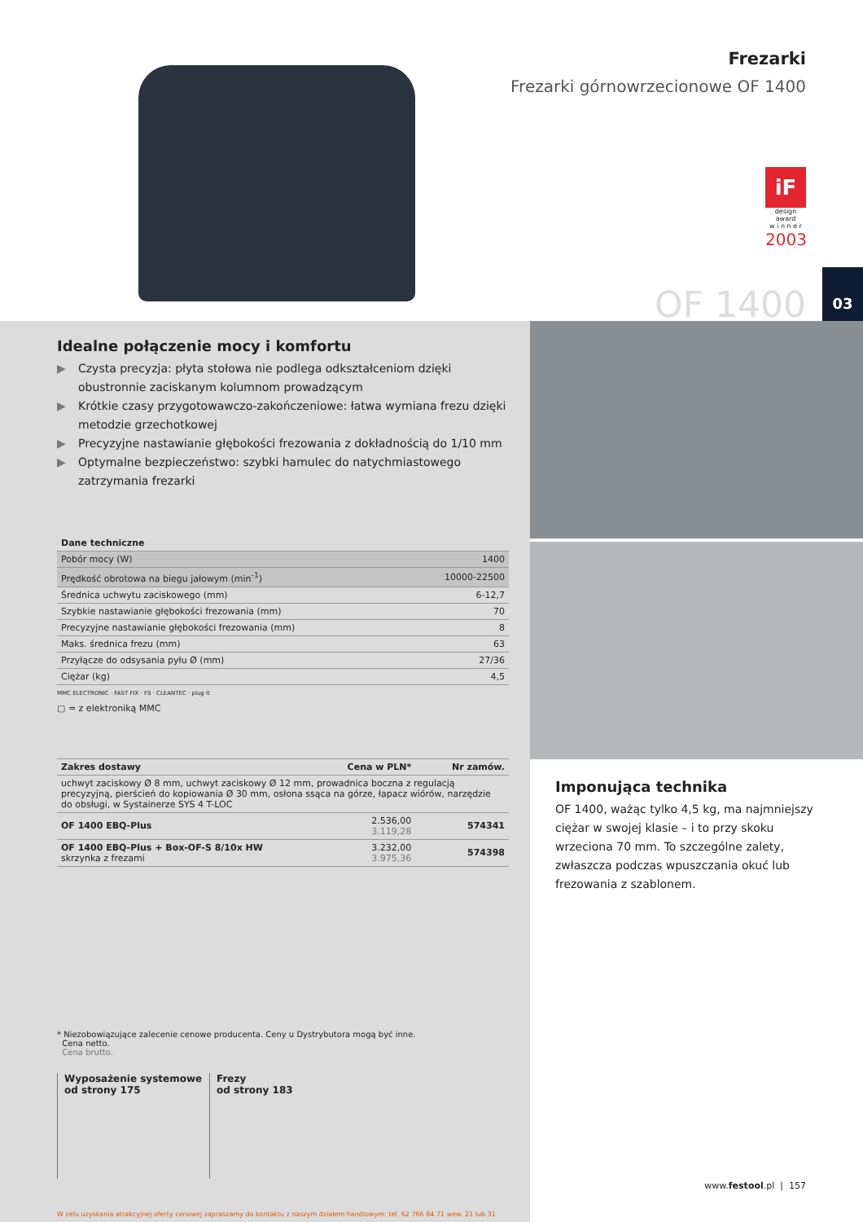Frezarki
Frezarki górnowrzecionowe OF 1400
iF
design award
w i n n e r
2003
OF 1400
03
Idealne połączenie mocy i komfortu
▶ Czysta precyzja: płyta stołowa nie podlega odkształceniom dzięki obustronnie zaciskanym kolumnom prowadzącym
▶ Krótkie czasy przygotowawczo-zakończeniowe: łatwa wymiana frezu dzięki metodzie grzechotkowej
▶ Precyzyjne nastawianie głębokości frezowania z dokładnością do 1/10 mm
▶ Optymalne bezpieczeństwo: szybki hamulec do natychmiastowego zatrzymania frezarki
| Dane techniczne | |
| --- | --- |
| Pobór mocy (W) | 1400 |
| Prędkość obrotowa na biegu jałowym (min<sup>-1</sup>) | 10000-22500 |
| Średnica uchwytu zaciskowego (mm) | 6-12,7 |
| Szybkie nastawianie głębokości frezowania (mm) | 70 |
| Precyzyjne nastawianie głębokości frezowania (mm) | 8 |
| Maks. średnica frezu (mm) | 63 |
| Przyłącze do odsysania pyłu Ø (mm) | 27/36 |
| Ciężar (kg) | 4,5 |
MMC ELECTRONIC · FAST FIX · FS · CLEANTEC · plug it
▢ = z elektroniką MMC
| Zakres dostawy | Cena w PLN* | Nr zamów. |
| --- | --- | --- |
| uchwyt zaciskowy Ø 8 mm, uchwyt zaciskowy Ø 12 mm, prowadnica boczna z regulacją precyzyjną, pierścień do kopiowania Ø 30 mm, osłona ssąca na górze, łapacz wiórów, narzędzie do obsługi, w Systainerze SYS 4 T-LOC | | |
| OF 1400 EBQ-Plus | 2.536,00 3.119,28 | 574341 |
| OF 1400 EBQ-Plus + Box-OF-S 8/10x HW skrzynka z frezami | 3.232,00 3.975,36 | 574398 |
* Niezobowiązujące zalecenie cenowe producenta. Ceny u Dystrybutora mogą być inne.
Cena netto.
Cena brutto.
Wyposażenie systemowe
od strony 175
Frezy
od strony 183
W celu uzyskania atrakcyjnej oferty cenowej zapraszamy do kontaktu z naszym działem handlowym: tel. 62 766 84 71 wew. 21 lub 31
Imponująca technika
OF 1400, ważąc tylko 4,5 kg, ma najmniejszy ciężar w swojej klasie – i to przy skoku wrzeciona 70 mm. To szczególne zalety, zwłaszcza podczas wpuszczania okuć lub frezowania z szablonem.
www.festool.pl | 157